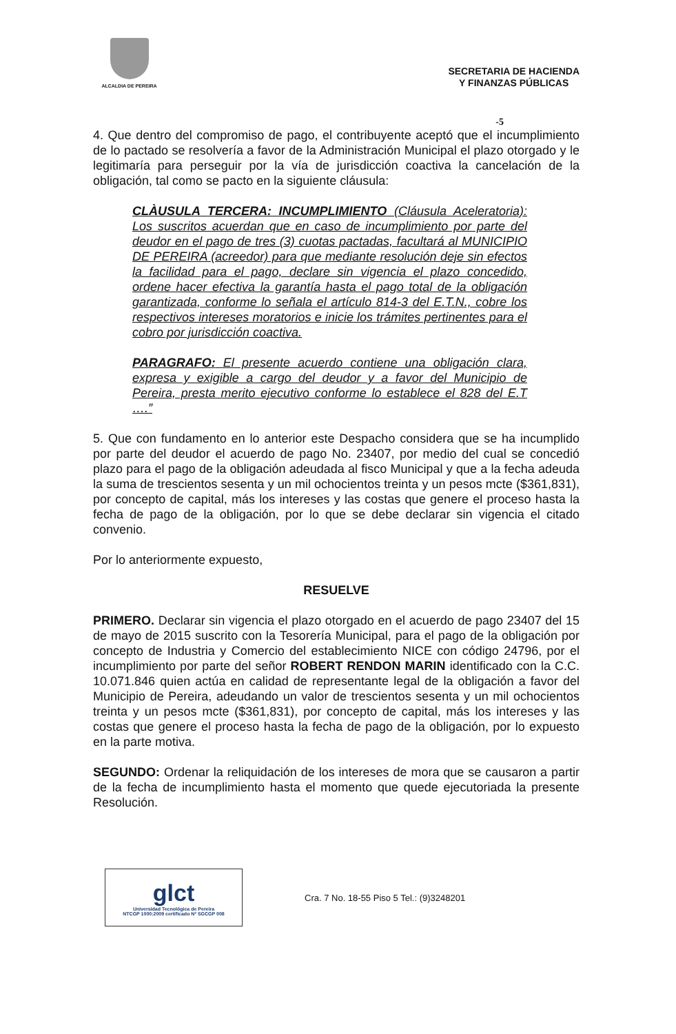ALCALDIA DE PEREIRA
SECRETARIA DE HACIENDA
Y FINANZAS PÚBLICAS
-5
4. Que dentro del compromiso de pago, el contribuyente aceptó que el incumplimiento de lo pactado se resolvería a favor de la Administración Municipal el plazo otorgado y le legitimaría para perseguir por la vía de jurisdicción coactiva la cancelación de la obligación, tal como se pacto en la siguiente cláusula:
CLÀUSULA TERCERA: INCUMPLIMIENTO (Cláusula Aceleratoria): Los suscritos acuerdan que en caso de incumplimiento por parte del deudor en el pago de tres (3) cuotas pactadas, facultará al MUNICIPIO DE PEREIRA (acreedor) para que mediante resolución deje sin efectos la facilidad para el pago, declare sin vigencia el plazo concedido, ordene hacer efectiva la garantía hasta el pago total de la obligación garantizada, conforme lo señala el artículo 814-3 del E.T.N., cobre los respectivos intereses moratorios e inicie los trámites pertinentes para el cobro por jurisdicción coactiva.
PARAGRAFO: El presente acuerdo contiene una obligación clara, expresa y exigible a cargo del deudor y a favor del Municipio de Pereira, presta merito ejecutivo conforme lo establece el 828 del E.T ….”
5. Que con fundamento en lo anterior este Despacho considera que se ha incumplido por parte del deudor el acuerdo de pago No. 23407, por medio del cual se concedió plazo para el pago de la obligación adeudada al fisco Municipal y que a la fecha adeuda la suma de trescientos sesenta y un mil ochocientos treinta y un pesos mcte ($361,831), por concepto de capital, más los intereses y las costas que genere el proceso hasta la fecha de pago de la obligación, por lo que se debe declarar sin vigencia el citado convenio.
Por lo anteriormente expuesto,
RESUELVE
PRIMERO. Declarar sin vigencia el plazo otorgado en el acuerdo de pago 23407 del 15 de mayo de 2015 suscrito con la Tesorería Municipal, para el pago de la obligación por concepto de Industria y Comercio del establecimiento NICE con código 24796, por el incumplimiento por parte del señor ROBERT RENDON MARIN identificado con la C.C. 10.071.846 quien actúa en calidad de representante legal de la obligación a favor del Municipio de Pereira, adeudando un valor de trescientos sesenta y un mil ochocientos treinta y un pesos mcte ($361,831), por concepto de capital, más los intereses y las costas que genere el proceso hasta la fecha de pago de la obligación, por lo expuesto en la parte motiva.
SEGUNDO: Ordenar la reliquidación de los intereses de mora que se causaron a partir de la fecha de incumplimiento hasta el momento que quede ejecutoriada la presente Resolución.
glct
Universidad Tecnológica de Pereira
NTCGP 1000:2009 certificado Nº SGCGP 008
Cra. 7 No. 18-55 Piso 5 Tel.: (9)3248201